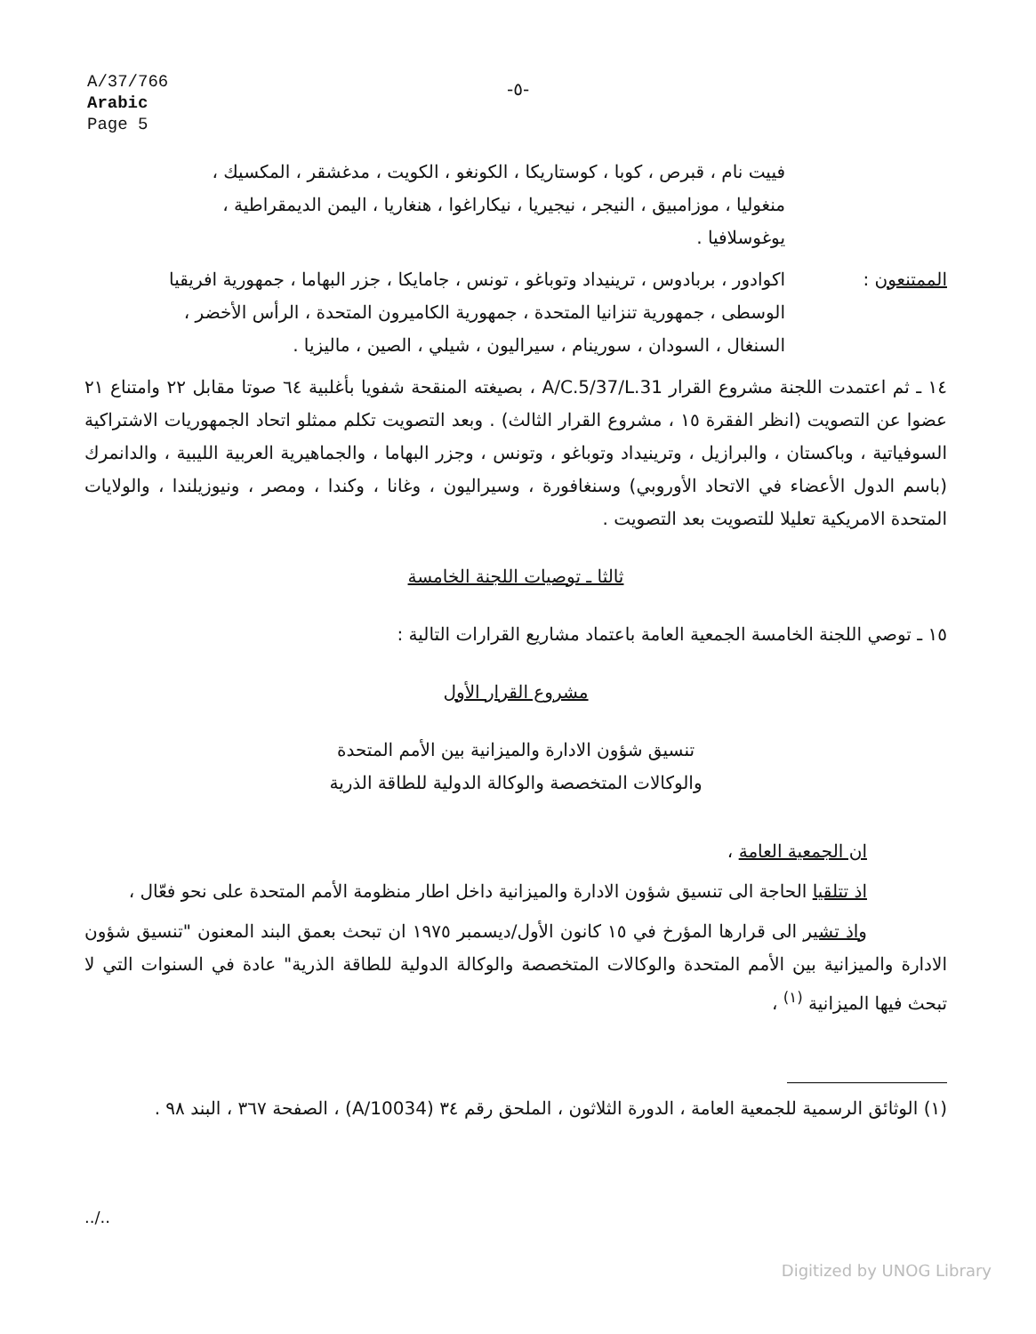A/37/766
Arabic
Page 5
-٥-
فييت نام ، قبرص ، كوبا ، كوستاريكا ، الكونغو ، الكويت ، مدغشقر ، المكسيك ، منغوليا ، موزامبيق ، النيجر ، نيجيريا ، نيكاراغوا ، هنغاريا ، اليمن الديمقراطية ، يوغوسلافيا .
الممتنعون : اكوادور ، بربادوس ، ترينيداد وتوباغو ، تونس ، جامايكا ، جزر البهاما ، جمهورية افريقيا الوسطى ، جمهورية تنزانيا المتحدة ، جمهورية الكاميرون المتحدة ، الرأس الأخضر ، السنغال ، السودان ، سورينام ، سيراليون ، شيلي ، الصين ، ماليزيا .
١٤ ـ ثم اعتمدت اللجنة مشروع القرار A/C.5/37/L.31 ، بصيغته المنقحة شفويا بأغلبية ٦٤ صوتا مقابل ٢٢ وامتناع ٢١ عضوا عن التصويت (انظر الفقرة ١٥ ، مشروع القرار الثالث) . وبعد التصويت تكلم ممثلو اتحاد الجمهوريات الاشتراكية السوفياتية ، وباكستان ، والبرازيل ، وترينيداد وتوباغو ، وتونس ، وجزر البهاما ، والجماهيرية العربية الليبية ، والدانمرك (باسم الدول الأعضاء في الاتحاد الأوروبي) وسنغافورة ، وسيراليون ، وغانا ، وكندا ، ومصر ، ونيوزيلندا ، والولايات المتحدة الامريكية تعليلا للتصويت بعد التصويت .
ثالثا ـ توصيات اللجنة الخامسة
١٥ ـ توصي اللجنة الخامسة الجمعية العامة باعتماد مشاريع القرارات التالية :
مشروع القرار الأول
تنسيق شؤون الادارة والميزانية بين الأمم المتحدة
والوكالات المتخصصة والوكالة الدولية للطاقة الذرية
ان الجمعية العامة ،
اذ تتلقيا الحاجة الى تنسيق شؤون الادارة والميزانية داخل اطار منظومة الأمم المتحدة على نحو فعّال ،
واذ تشير الى قرارها المؤرخ في ١٥ كانون الأول/ديسمبر ١٩٧٥ ان تبحث بعمق البند المعنون "تنسيق شؤون الادارة والميزانية بين الأمم المتحدة والوكالات المتخصصة والوكالة الدولية للطاقة الذرية" عادة في السنوات التي لا تبحث فيها الميزانية <sup>(١)</sup> ،
(١) الوثائق الرسمية للجمعية العامة ، الدورة الثلاثون ، الملحق رقم ٣٤ (A/10034) ، الصفحة ٣٦٧ ، البند ٩٨ .
../..
Digitized by UNOG Library